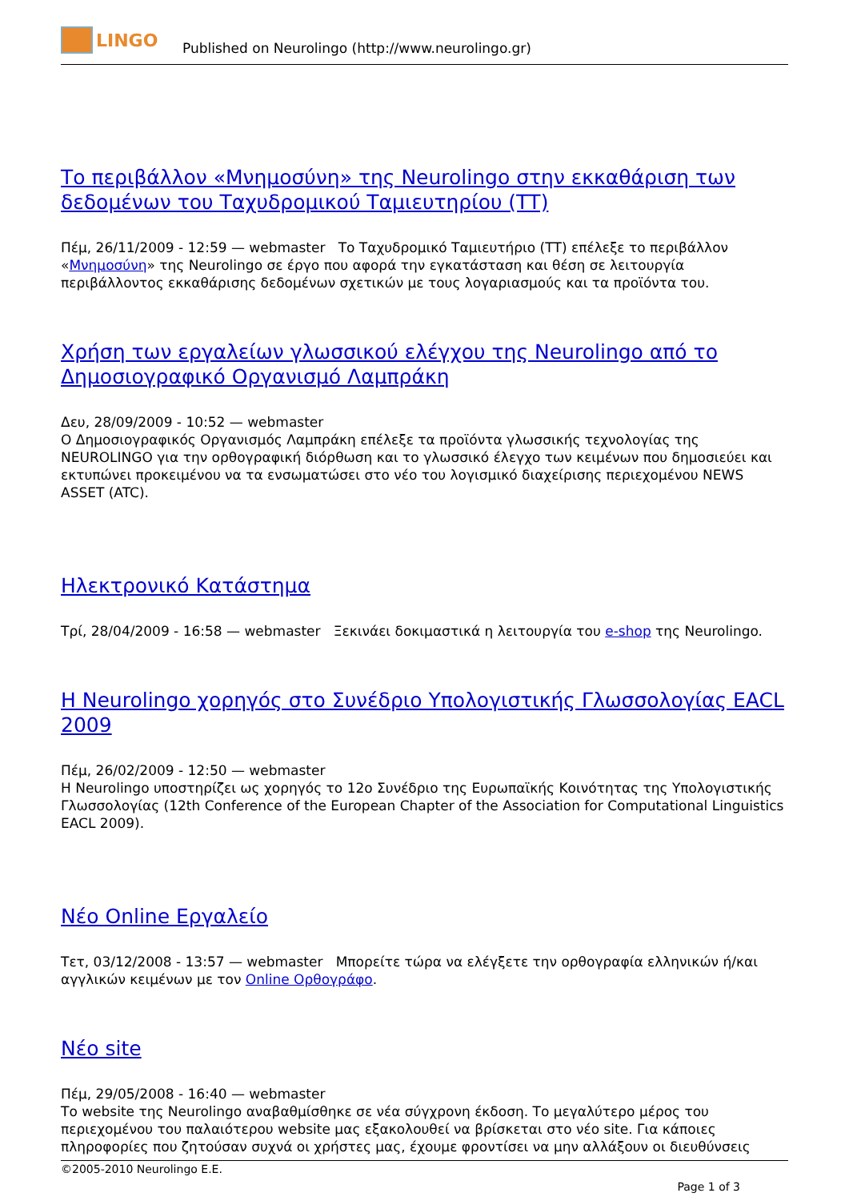LINGO
Published on Neurolingo (http://www.neurolingo.gr)
Το περιβάλλον «Μνημοσύνη» της Neurolingo στην εκκαθάριση των δεδομένων του Ταχυδρομικού Ταμιευτηρίου (ΤΤ)
Πέμ, 26/11/2009 - 12:59 — webmaster Το Ταχυδρομικό Ταμιευτήριο (ΤΤ) επέλεξε το περιβάλλον «Μνημοσύνη» της Neurolingo σε έργο που αφορά την εγκατάσταση και θέση σε λειτουργία περιβάλλοντος εκκαθάρισης δεδομένων σχετικών με τους λογαριασμούς και τα προϊόντα του.
Χρήση των εργαλείων γλωσσικού ελέγχου της Neurolingo από το Δημοσιογραφικό Οργανισμό Λαμπράκη
Δευ, 28/09/2009 - 10:52 — webmaster
Ο Δημοσιογραφικός Οργανισμός Λαμπράκη επέλεξε τα προϊόντα γλωσσικής τεχνολογίας της NEUROLINGO για την ορθογραφική διόρθωση και το γλωσσικό έλεγχο των κειμένων που δημοσιεύει και εκτυπώνει προκειμένου να τα ενσωματώσει στο νέο του λογισμικό διαχείρισης περιεχομένου NEWS ASSET (ATC).
Ηλεκτρονικό Κατάστημα
Τρί, 28/04/2009 - 16:58 — webmaster Ξεκινάει δοκιμαστικά η λειτουργία του e-shop της Neurolingo.
Η Neurolingo χορηγός στο Συνέδριο Υπολογιστικής Γλωσσολογίας EACL 2009
Πέμ, 26/02/2009 - 12:50 — webmaster
Η Neurolingo υποστηρίζει ως χορηγός το 12ο Συνέδριο της Ευρωπαϊκής Κοινότητας της Υπολογιστικής Γλωσσολογίας (12th Conference of the European Chapter of the Association for Computational Linguistics EACL 2009).
Νέο Online Εργαλείο
Τετ, 03/12/2008 - 13:57 — webmaster Μπορείτε τώρα να ελέγξετε την ορθογραφία ελληνικών ή/και αγγλικών κειμένων με τον Online Ορθογράφο.
Νέο site
Πέμ, 29/05/2008 - 16:40 — webmaster
Το website της Neurolingo αναβαθμίσθηκε σε νέα σύγχρονη έκδοση. Το μεγαλύτερο μέρος του περιεχομένου του παλαιότερου website μας εξακολουθεί να βρίσκεται στο νέο site. Για κάποιες πληροφορίες που ζητούσαν συχνά οι χρήστες μας, έχουμε φροντίσει να μην αλλάξουν οι διευθύνσεις
©2005-2010 Neurolingo E.E.
Page 1 of 3